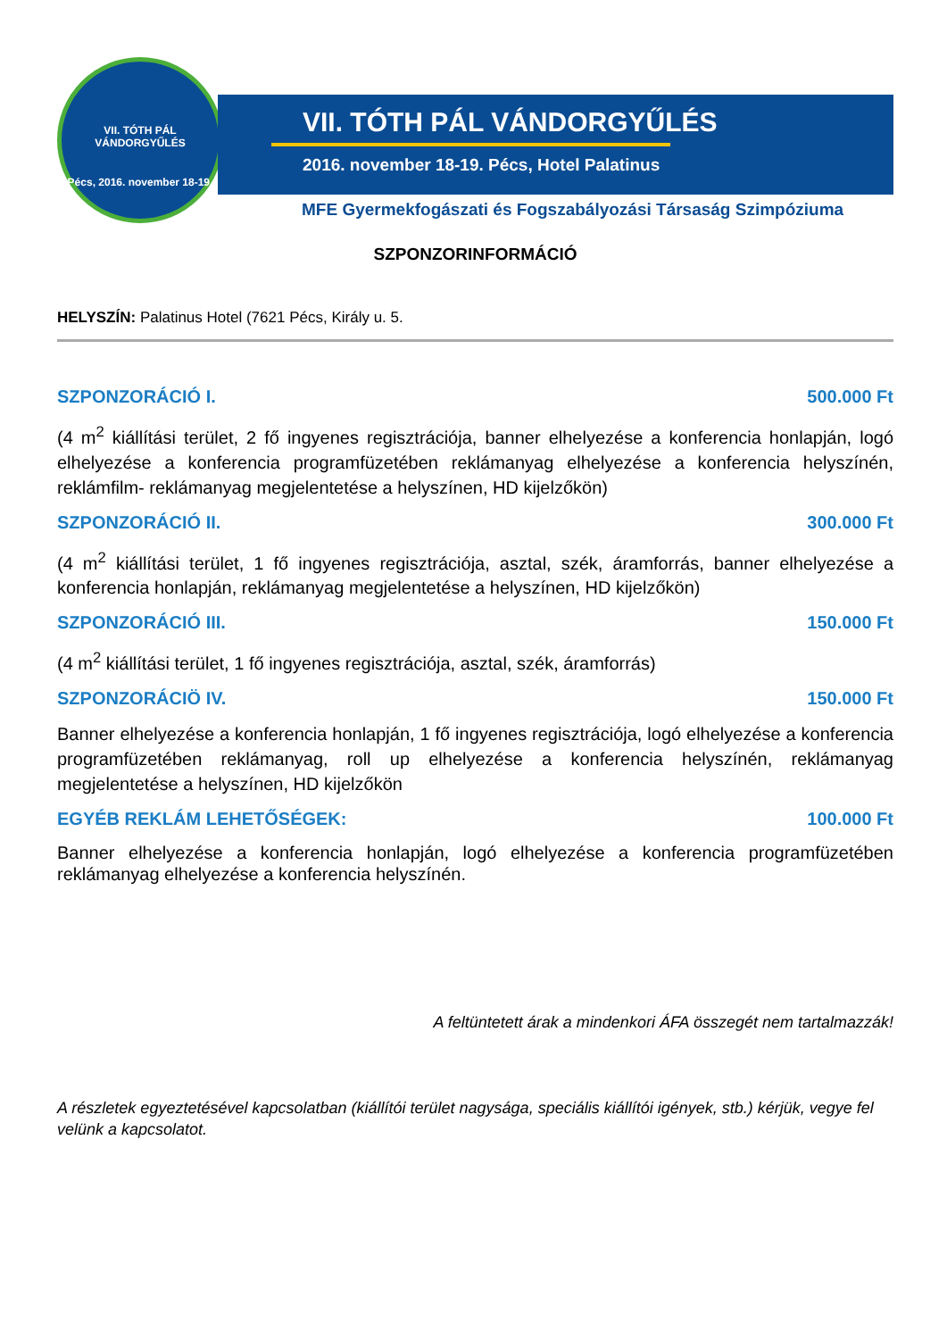VII. TÓTH PÁL VÁNDORGYŰLÉS
Pécs, 2016. november 18-19.
VII. TÓTH PÁL VÁNDORGYŰLÉS
2016. november 18-19. Pécs, Hotel Palatinus
MFE Gyermekfogászati és Fogszabályozási Társaság Szimpóziuma
SZPONZORINFORMÁCIÓ
HELYSZÍN: Palatinus Hotel (7621 Pécs, Király u. 5.
SZPONZORÁCIÓ I. 500.000 Ft
(4 m<sup>2</sup> kiállítási terület, 2 fő ingyenes regisztrációja, banner elhelyezése a konferencia honlapján, logó elhelyezése a konferencia programfüzetében reklámanyag elhelyezése a konferencia helyszínén, reklámfilm- reklámanyag megjelentetése a helyszínen, HD kijelzőkön)
SZPONZORÁCIÓ II. 300.000 Ft
(4 m<sup>2</sup> kiállítási terület, 1 fő ingyenes regisztrációja, asztal, szék, áramforrás, banner elhelyezése a konferencia honlapján, reklámanyag megjelentetése a helyszínen, HD kijelzőkön)
SZPONZORÁCIÓ III. 150.000 Ft
(4 m<sup>2</sup> kiállítási terület, 1 fő ingyenes regisztrációja, asztal, szék, áramforrás)
SZPONZORÁCIÖ IV. 150.000 Ft
Banner elhelyezése a konferencia honlapján, 1 fő ingyenes regisztrációja, logó elhelyezése a konferencia programfüzetében reklámanyag, roll up elhelyezése a konferencia helyszínén, reklámanyag megjelentetése a helyszínen, HD kijelzőkön
EGYÉB REKLÁM LEHETŐSÉGEK: 100.000 Ft
Banner elhelyezése a konferencia honlapján, logó elhelyezése a konferencia programfüzetében reklámanyag elhelyezése a konferencia helyszínén.
A feltüntetett árak a mindenkori ÁFA összegét nem tartalmazzák!
A részletek egyeztetésével kapcsolatban (kiállítói terület nagysága, speciális kiállítói igények, stb.) kérjük, vegye fel velünk a kapcsolatot.